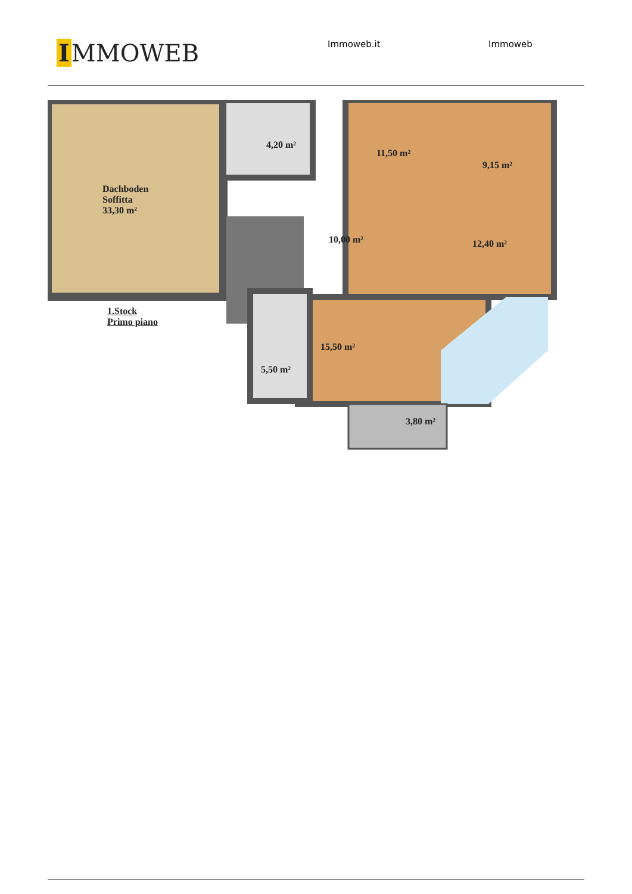I MMOWEB
Immoweb.it Immoweb
Dachboden
Soffitta
33,30 m²
4,20 m²
11,50 m²
9,15 m²
10,00 m² 12,40 m²
15,50 m²
5,50 m²
3,80 m²
1.Stock
Primo piano